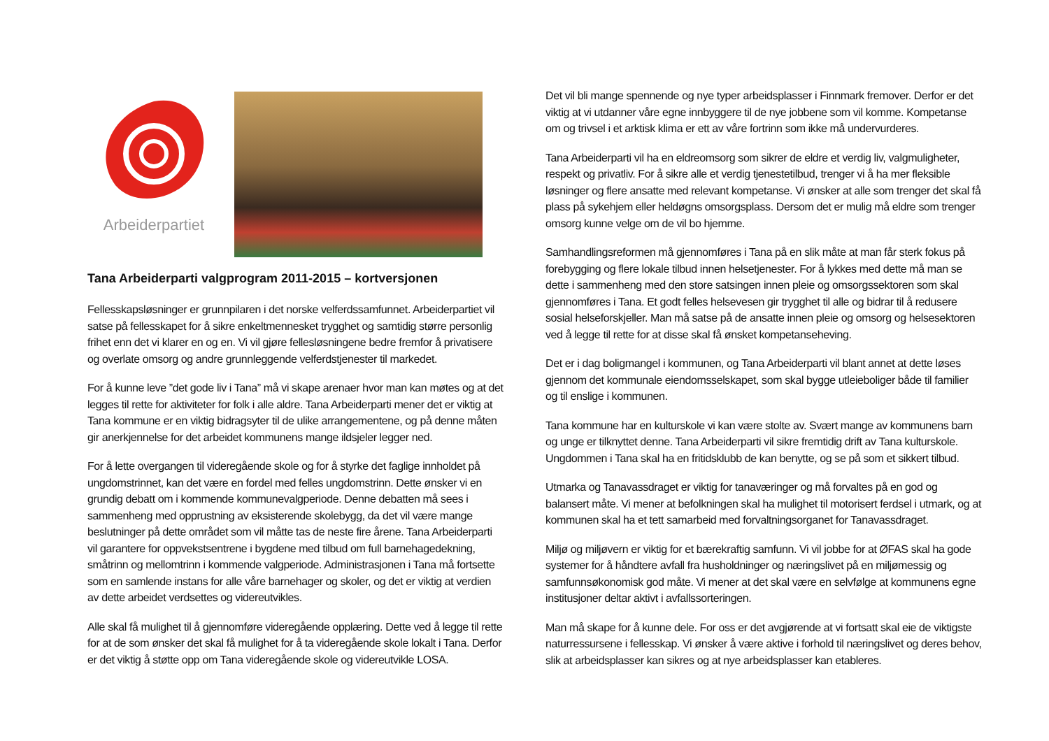Arbeiderpartiet
Tana Arbeiderparti valgprogram 2011-2015 – kortversjonen
Fellesskapsløsninger er grunnpilaren i det norske velferdssamfunnet. Arbeiderpartiet vil satse på fellesskapet for å sikre enkeltmennesket trygghet og samtidig større personlig frihet enn det vi klarer en og en. Vi vil gjøre fellesløsningene bedre fremfor å privatisere og overlate omsorg og andre grunnleggende velferdstjenester til markedet.
For å kunne leve ”det gode liv i Tana” må vi skape arenaer hvor man kan møtes og at det legges til rette for aktiviteter for folk i alle aldre. Tana Arbeiderparti mener det er viktig at Tana kommune er en viktig bidragsyter til de ulike arrangementene, og på denne måten gir anerkjennelse for det arbeidet kommunens mange ildsjeler legger ned.
For å lette overgangen til videregående skole og for å styrke det faglige innholdet på ungdomstrinnet, kan det være en fordel med felles ungdomstrinn. Dette ønsker vi en grundig debatt om i kommende kommunevalgperiode. Denne debatten må sees i sammenheng med opprustning av eksisterende skolebygg, da det vil være mange beslutninger på dette området som vil måtte tas de neste fire årene. Tana Arbeiderparti vil garantere for oppvekstsentrene i bygdene med tilbud om full barnehagedekning, småtrinn og mellomtrinn i kommende valgperiode. Administrasjonen i Tana må fortsette som en samlende instans for alle våre barnehager og skoler, og det er viktig at verdien av dette arbeidet verdsettes og videreutvikles.
Alle skal få mulighet til å gjennomføre videregående opplæring. Dette ved å legge til rette for at de som ønsker det skal få mulighet for å ta videregående skole lokalt i Tana. Derfor er det viktig å støtte opp om Tana videregående skole og videreutvikle LOSA.
Det vil bli mange spennende og nye typer arbeidsplasser i Finnmark fremover. Derfor er det viktig at vi utdanner våre egne innbyggere til de nye jobbene som vil komme. Kompetanse om og trivsel i et arktisk klima er ett av våre fortrinn som ikke må undervurderes.
Tana Arbeiderparti vil ha en eldreomsorg som sikrer de eldre et verdig liv, valgmuligheter, respekt og privatliv. For å sikre alle et verdig tjenestetilbud, trenger vi å ha mer fleksible løsninger og flere ansatte med relevant kompetanse. Vi ønsker at alle som trenger det skal få plass på sykehjem eller heldøgns omsorgsplass. Dersom det er mulig må eldre som trenger omsorg kunne velge om de vil bo hjemme.
Samhandlingsreformen må gjennomføres i Tana på en slik måte at man får sterk fokus på forebygging og flere lokale tilbud innen helsetjenester. For å lykkes med dette må man se dette i sammenheng med den store satsingen innen pleie og omsorgssektoren som skal gjennomføres i Tana. Et godt felles helsevesen gir trygghet til alle og bidrar til å redusere sosial helseforskjeller. Man må satse på de ansatte innen pleie og omsorg og helsesektoren ved å legge til rette for at disse skal få ønsket kompetanseheving.
Det er i dag boligmangel i kommunen, og Tana Arbeiderparti vil blant annet at dette løses gjennom det kommunale eiendomsselskapet, som skal bygge utleieboliger både til familier og til enslige i kommunen.
Tana kommune har en kulturskole vi kan være stolte av. Svært mange av kommunens barn og unge er tilknyttet denne. Tana Arbeiderparti vil sikre fremtidig drift av Tana kulturskole. Ungdommen i Tana skal ha en fritidsklubb de kan benytte, og se på som et sikkert tilbud.
Utmarka og Tanavassdraget er viktig for tanaværinger og må forvaltes på en god og balansert måte. Vi mener at befolkningen skal ha mulighet til motorisert ferdsel i utmark, og at kommunen skal ha et tett samarbeid med forvaltningsorganet for Tanavassdraget.
Miljø og miljøvern er viktig for et bærekraftig samfunn. Vi vil jobbe for at ØFAS skal ha gode systemer for å håndtere avfall fra husholdninger og næringslivet på en miljømessig og samfunnsøkonomisk god måte. Vi mener at det skal være en selvfølge at kommunens egne institusjoner deltar aktivt i avfallssorteringen.
Man må skape for å kunne dele. For oss er det avgjørende at vi fortsatt skal eie de viktigste naturressursene i fellesskap. Vi ønsker å være aktive i forhold til næringslivet og deres behov, slik at arbeidsplasser kan sikres og at nye arbeidsplasser kan etableres.